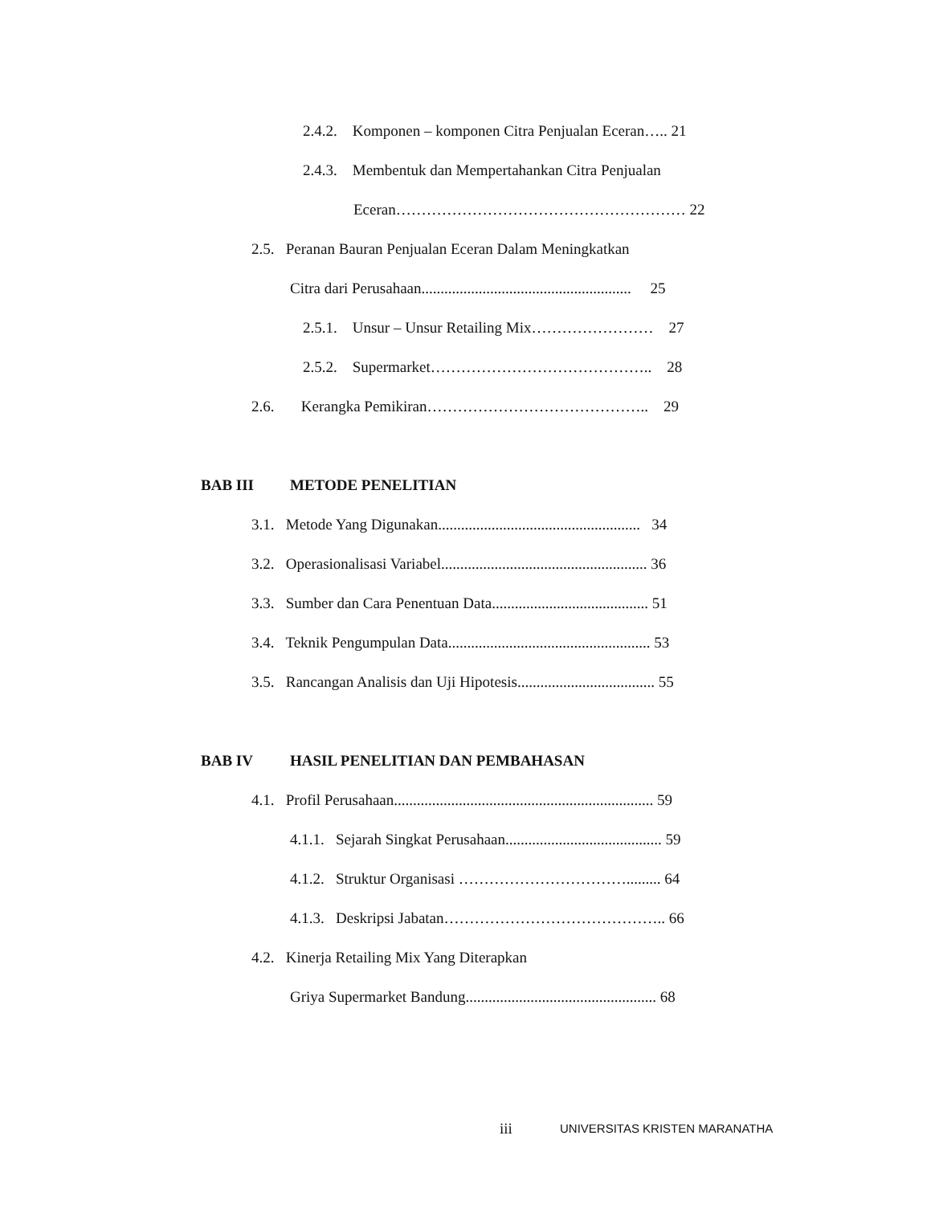2.4.2. Komponen – komponen Citra Penjualan Eceran….. 21
2.4.3. Membentuk dan Mempertahankan Citra Penjualan
Eceran………………………………………………… 22
2.5. Peranan Bauran Penjualan Eceran Dalam Meningkatkan
Citra dari Perusahaan....................................................... 25
2.5.1. Unsur – Unsur Retailing Mix…………………… 27
2.5.2. Supermarket…………………………………….. 28
2.6. Kerangka Pemikiran…………………………………….. 29
BAB III METODE PENELITIAN
3.1. Metode Yang Digunakan..................................................... 34
3.2. Operasionalisasi Variabel...................................................... 36
3.3. Sumber dan Cara Penentuan Data......................................... 51
3.4. Teknik Pengumpulan Data..................................................... 53
3.5. Rancangan Analisis dan Uji Hipotesis.................................... 55
BAB IV HASIL PENELITIAN DAN PEMBAHASAN
4.1. Profil Perusahaan.................................................................... 59
4.1.1. Sejarah Singkat Perusahaan......................................... 59
4.1.2. Struktur Organisasi ……………………………......... 64
4.1.3. Deskripsi Jabatan…………………………………….. 66
4.2. Kinerja Retailing Mix Yang Diterapkan
Griya Supermarket Bandung.................................................. 68
iii UNIVERSITAS KRISTEN MARANATHA